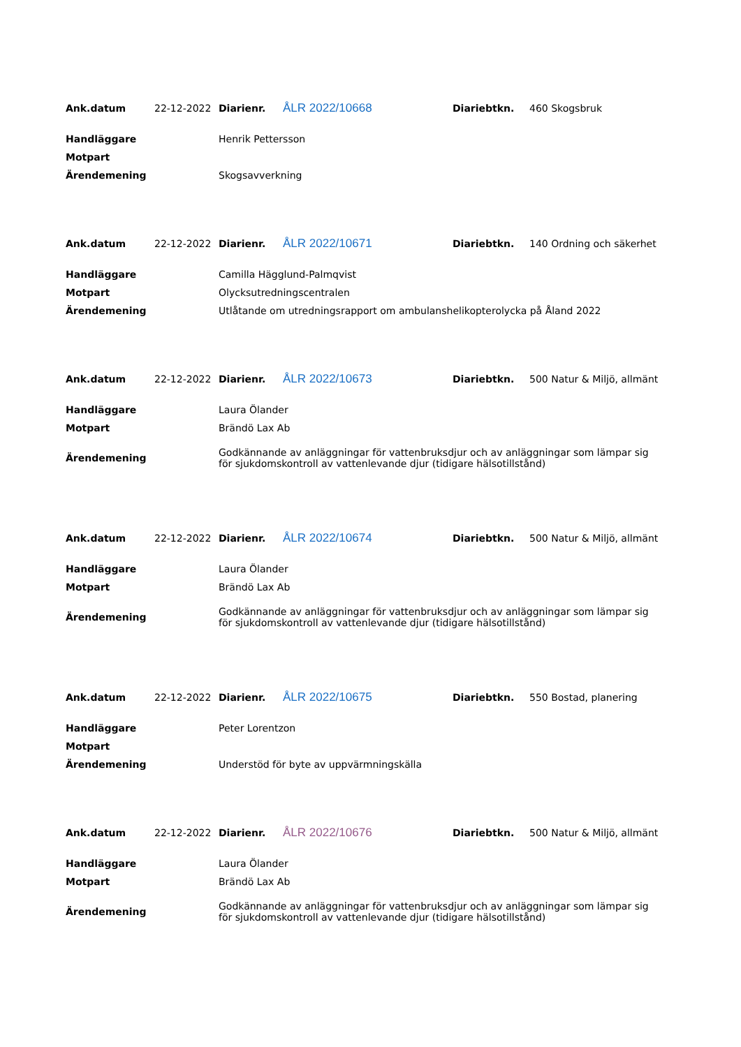| Ank.datum | 22-12-2022 | Diarienr. | ÅLR 2022/10668 | Diariebtkn. | 460 Skogsbruk |
| Handläggare | Henrik Pettersson | | | | |
| Motpart | | | | | |
| Ärendemening | Skogsavverkning | | | | |
| Ank.datum | 22-12-2022 | Diarienr. | ÅLR 2022/10671 | Diariebtkn. | 140 Ordning och säkerhet |
| Handläggare | Camilla Hägglund-Palmqvist | | | | |
| Motpart | Olycksutredningscentralen | | | | |
| Ärendemening | Utlåtande om utredningsrapport om ambulanshelikopterolycka på Åland 2022 | | | | |
| Ank.datum | 22-12-2022 | Diarienr. | ÅLR 2022/10673 | Diariebtkn. | 500 Natur & Miljö, allmänt |
| Handläggare | Laura Ölander | | | | |
| Motpart | Brändö Lax Ab | | | | |
| Ärendemening | Godkännande av anläggningar för vattenbruksdjur och av anläggningar som lämpar sig för sjukdomskontroll av vattenlevande djur (tidigare hälsotillstånd) | | | | |
| Ank.datum | 22-12-2022 | Diarienr. | ÅLR 2022/10674 | Diariebtkn. | 500 Natur & Miljö, allmänt |
| Handläggare | Laura Ölander | | | | |
| Motpart | Brändö Lax Ab | | | | |
| Ärendemening | Godkännande av anläggningar för vattenbruksdjur och av anläggningar som lämpar sig för sjukdomskontroll av vattenlevande djur (tidigare hälsotillstånd) | | | | |
| Ank.datum | 22-12-2022 | Diarienr. | ÅLR 2022/10675 | Diariebtkn. | 550 Bostad, planering |
| Handläggare | Peter Lorentzon | | | | |
| Motpart | | | | | |
| Ärendemening | Understöd för byte av uppvärmningskälla | | | | |
| Ank.datum | 22-12-2022 | Diarienr. | ÅLR 2022/10676 | Diariebtkn. | 500 Natur & Miljö, allmänt |
| Handläggare | Laura Ölander | | | | |
| Motpart | Brändö Lax Ab | | | | |
| Ärendemening | Godkännande av anläggningar för vattenbruksdjur och av anläggningar som lämpar sig för sjukdomskontroll av vattenlevande djur (tidigare hälsotillstånd) | | | | |